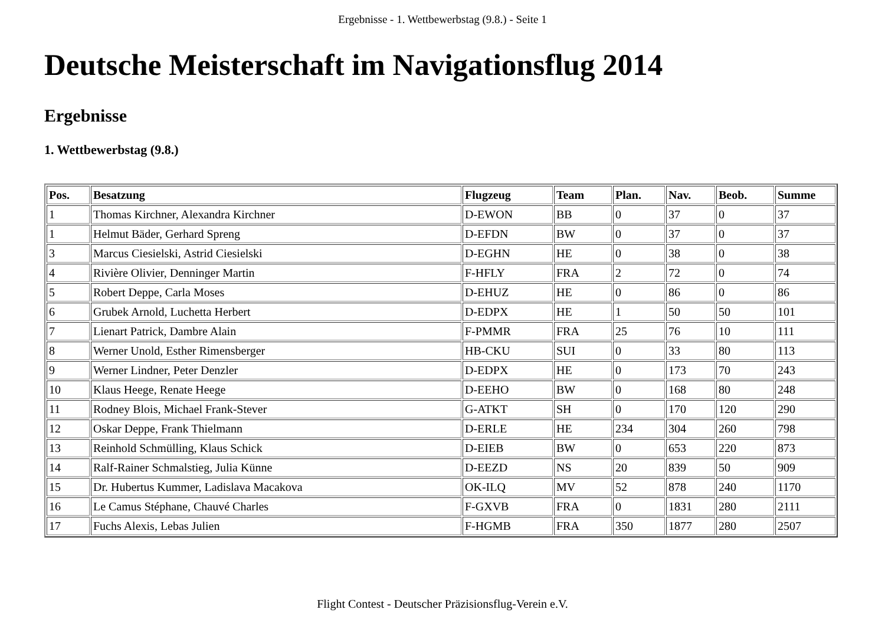Ergebnisse - 1. Wettbewerbstag (9.8.) - Seite 1
Deutsche Meisterschaft im Navigationsflug 2014
Ergebnisse
1. Wettbewerbstag (9.8.)
| Pos. | Besatzung | Flugzeug | Team | Plan. | Nav. | Beob. | Summe |
| --- | --- | --- | --- | --- | --- | --- | --- |
| 1 | Thomas Kirchner, Alexandra Kirchner | D-EWON | BB | 0 | 37 | 0 | 37 |
| 1 | Helmut Bäder, Gerhard Spreng | D-EFDN | BW | 0 | 37 | 0 | 37 |
| 3 | Marcus Ciesielski, Astrid Ciesielski | D-EGHN | HE | 0 | 38 | 0 | 38 |
| 4 | Rivière Olivier, Denninger Martin | F-HFLY | FRA | 2 | 72 | 0 | 74 |
| 5 | Robert Deppe, Carla Moses | D-EHUZ | HE | 0 | 86 | 0 | 86 |
| 6 | Grubek Arnold, Luchetta Herbert | D-EDPX | HE | 1 | 50 | 50 | 101 |
| 7 | Lienart Patrick, Dambre Alain | F-PMMR | FRA | 25 | 76 | 10 | 111 |
| 8 | Werner Unold, Esther Rimensberger | HB-CKU | SUI | 0 | 33 | 80 | 113 |
| 9 | Werner Lindner, Peter Denzler | D-EDPX | HE | 0 | 173 | 70 | 243 |
| 10 | Klaus Heege, Renate Heege | D-EEHO | BW | 0 | 168 | 80 | 248 |
| 11 | Rodney Blois, Michael Frank-Stever | G-ATKT | SH | 0 | 170 | 120 | 290 |
| 12 | Oskar Deppe, Frank Thielmann | D-ERLE | HE | 234 | 304 | 260 | 798 |
| 13 | Reinhold Schmülling, Klaus Schick | D-EIEB | BW | 0 | 653 | 220 | 873 |
| 14 | Ralf-Rainer Schmalstieg, Julia Künne | D-EEZD | NS | 20 | 839 | 50 | 909 |
| 15 | Dr. Hubertus Kummer, Ladislava Macakova | OK-ILQ | MV | 52 | 878 | 240 | 1170 |
| 16 | Le Camus Stéphane, Chauvé Charles | F-GXVB | FRA | 0 | 1831 | 280 | 2111 |
| 17 | Fuchs Alexis, Lebas Julien | F-HGMB | FRA | 350 | 1877 | 280 | 2507 |
Flight Contest - Deutscher Präzisionsflug-Verein e.V.